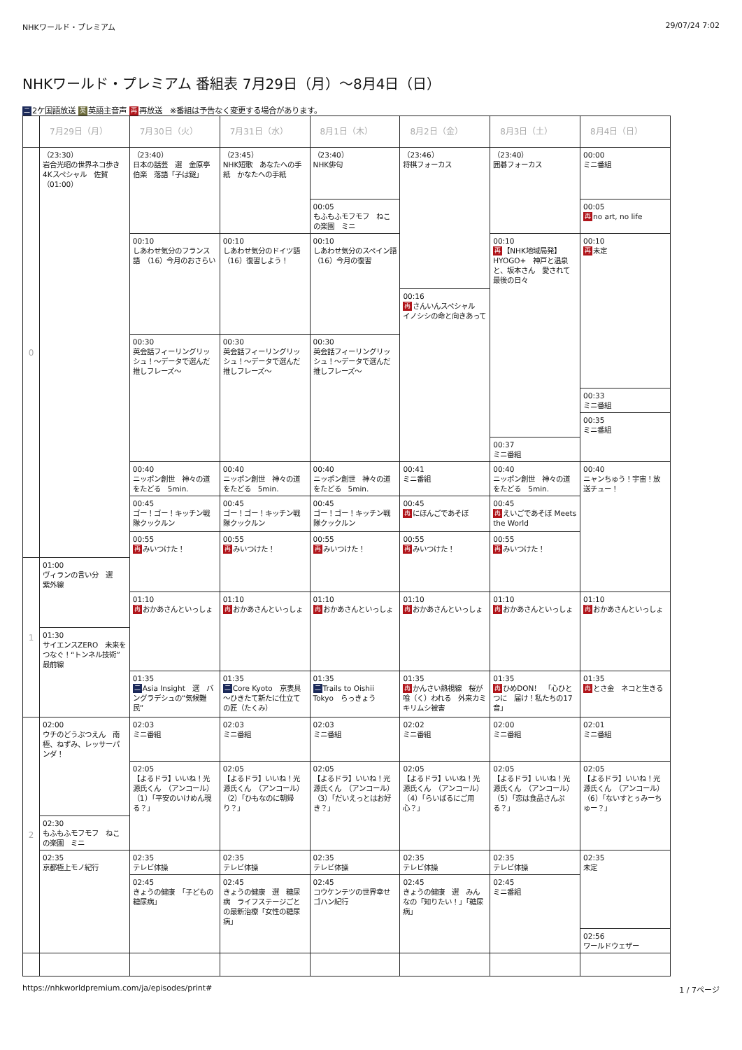NHKワールド・プレミアム 29/07/24 7:02
NHKワールド・プレミアム 番組表 7月29日（月）～8月4日（日）
二 2ケ国語放送 英 英語主音声 再 再放送　※番組は予告なく変更する場合があります。
| | 7月29日（月） | 7月30日（火） | 7月31日（水） | 8月1日（木） | 8月2日（金） | 8月3日（土） | 8月4日（日） |
| --- | --- | --- | --- | --- | --- | --- | --- |
| 0 | （23:30） 岩合光昭の世界ネコ歩き 4Kスペシャル 佐賀 （01:00） | （23:40） 日本の話芸 選 金原亭伯楽 落語「子は鎹」 | （23:45） NHK短歌 あなたへの手紙 かなたへの手紙 | （23:40） NHK俳句 | （23:46） 将棋フォーカス | （23:40） 囲碁フォーカス | 00:00 ミニ番組 |
| | | | | 00:05 もふもふモフモフ ねこの楽園 ミニ | | | 00:05 再 no art, no life |
| | | 00:10 しあわせ気分のフランス語 （16）今月のおさらい | 00:10 しあわせ気分のドイツ語 （16）復習しよう！ | 00:10 しあわせ気分のスペイン語 （16）今月の復習 | | 00:10 再 【NHK地域局発】HYOGO+ 神戸と温泉と、坂本さん 愛されて 最後の日々 | 00:10 再 未定 |
| | | | | | 00:16 再 さんいんスペシャル イノシシの命と向きあって | | |
| | | 00:30 英会話フィーリングリッシュ！～データで選んだ推しフレーズ～ | 00:30 英会話フィーリングリッシュ！～データで選んだ推しフレーズ～ | 00:30 英会話フィーリングリッシュ！～データで選んだ推しフレーズ～ | | | |
| | | | | | | | 00:33 ミニ番組 |
| | | | | | | | 00:35 ミニ番組 |
| | | | | | | 00:37 ミニ番組 | |
| | | 00:40 ニッポン創世 神々の道をたどる 5min. | 00:40 ニッポン創世 神々の道をたどる 5min. | 00:40 ニッポン創世 神々の道をたどる 5min. | 00:41 ミニ番組 | 00:40 ニッポン創世 神々の道をたどる 5min. | 00:40 ニャンちゅう！宇宙！放送チュー！ |
| | | 00:45 ゴー！ゴー！キッチン戦隊クックルン | 00:45 ゴー！ゴー！キッチン戦隊クックルン | 00:45 ゴー！ゴー！キッチン戦隊クックルン | 00:45 再 にほんごであそぼ | 00:45 再 えいごであそぼ Meets the World | |
| | | 00:55 再 みいつけた！ | 00:55 再 みいつけた！ | 00:55 再 みいつけた！ | 00:55 再 みいつけた！ | 00:55 再 みいつけた！ | |
| 1 | 01:00 ヴィランの言い分 選 紫外線 | | | | | | |
| | | 01:10 再 おかあさんといっしょ | 01:10 再 おかあさんといっしょ | 01:10 再 おかあさんといっしょ | 01:10 再 おかあさんといっしょ | 01:10 再 おかあさんといっしょ | 01:10 再 おかあさんといっしょ |
| | 01:30 サイエンスZERO 未来をつなぐ！“トンネル技術”最前線 | | | | | | |
| | | 01:35 二 Asia Insight 選 バングラデシュの“気候難民” | 01:35 二 Core Kyoto 京表具～ひきたて新たに仕立ての匠（たくみ） | 01:35 二 Trails to Oishii Tokyo らっきょう | 01:35 再 かんさい熱視線 桜が喰（く）われる 外来カミキリムシ被害 | 01:35 再 ひめDON！ 「心ひとつに 届け！私たちの17音」 | 01:35 再 とさ金 ネコと生きる |
| 2 | 02:00 ウチのどうぶつえん 南極、ねずみ、レッサーパンダ！ | 02:03 ミニ番組 | 02:03 ミニ番組 | 02:03 ミニ番組 | 02:02 ミニ番組 | 02:00 ミニ番組 | 02:01 ミニ番組 |
| | | 02:05 【よるドラ】いいね！光源氏くん （アンコール）（1）「平安のいけめん現る？」 | 02:05 【よるドラ】いいね！光源氏くん （アンコール）（2）「ひもなのに朝帰り？」 | 02:05 【よるドラ】いいね！光源氏くん （アンコール）（3）「だいえっとはお好き？」 | 02:05 【よるドラ】いいね！光源氏くん （アンコール）（4）「らいばるにご用心？」 | 02:05 【よるドラ】いいね！光源氏くん （アンコール）（5）「恋は食品さんぷる？」 | 02:05 【よるドラ】いいね！光源氏くん （アンコール）（6）「ないすとぅみーちゅー？」 |
| | 02:30 もふもふモフモフ ねこの楽園 ミニ | | | | | | |
| | 02:35 京都極上モノ紀行 | 02:35 テレビ体操 | 02:35 テレビ体操 | 02:35 テレビ体操 | 02:35 テレビ体操 | 02:35 テレビ体操 | 02:35 未定 |
| | | 02:45 きょうの健康 「子どもの糖尿病」 | 02:45 きょうの健康 選 糖尿病 ライフステージごとの最新治療「女性の糖尿病」 | 02:45 コウケンテツの世界幸せゴハン紀行 | 02:45 きょうの健康 選 みんなの「知りたい！」「糖尿病」 | 02:45 ミニ番組 | |
| | | | | | | | 02:56 ワールドウェザー |
https://nhkworldpremium.com/ja/episodes/print# 1 / 7ページ